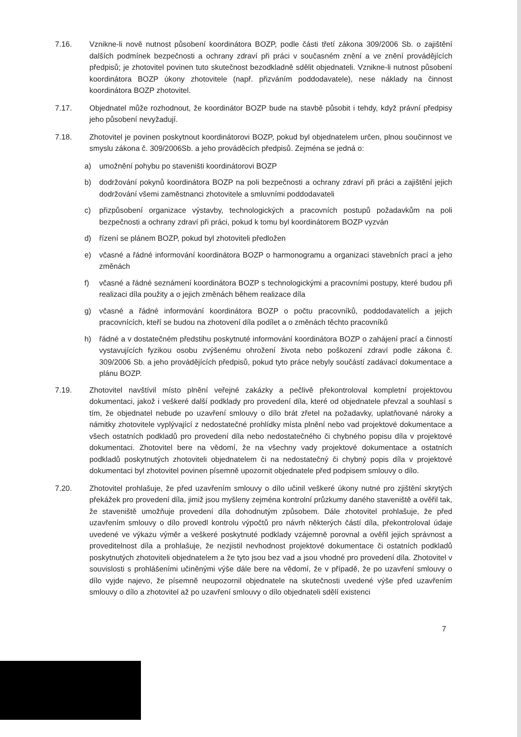7.16. Vznikne-li nově nutnost působení koordinátora BOZP, podle části třetí zákona 309/2006 Sb. o zajištění dalších podmínek bezpečnosti a ochrany zdraví při práci v současném znění a ve znění provádějících předpisů; je zhotovitel povinen tuto skutečnost bezodkladně sdělit objednateli. Vznikne-li nutnost působení koordinátora BOZP úkony zhotovitele (např. přizváním poddodavatele), nese náklady na činnost koordinátora BOZP zhotovitel.
7.17. Objednatel může rozhodnout, že koordinátor BOZP bude na stavbě působit i tehdy, když právní předpisy jeho působení nevyžadují.
7.18. Zhotovitel je povinen poskytnout koordinátorovi BOZP, pokud byl objednatelem určen, plnou součinnost ve smyslu zákona č. 309/2006Sb. a jeho prováděcích předpisů. Zejména se jedná o:
a) umožnění pohybu po staveništi koordinátorovi BOZP
b) dodržování pokynů koordinátora BOZP na poli bezpečnosti a ochrany zdraví při práci a zajištění jejich dodržování všemi zaměstnanci zhotovitele a smluvními poddodavateli
c) přizpůsobení organizace výstavby, technologických a pracovních postupů požadavkům na poli bezpečnosti a ochrany zdraví při práci, pokud k tomu byl koordinátorem BOZP vyzván
d) řízení se plánem BOZP, pokud byl zhotoviteli předložen
e) včasné a řádné informování koordinátora BOZP o harmonogramu a organizaci stavebních prací a jeho změnách
f) včasné a řádné seznámení koordinátora BOZP s technologickými a pracovními postupy, které budou při realizaci díla použity a o jejich změnách během realizace díla
g) včasné a řádné informování koordinátora BOZP o počtu pracovníků, poddodavatelích a jejich pracovnících, kteří se budou na zhotovení díla podílet a o změnách těchto pracovníků
h) řádné a v dostatečném předstihu poskytnuté informování koordinátora BOZP o zahájení prací a činností vystavujících fyzikou osobu zvýšenému ohrožení života nebo poškození zdraví podle zákona č. 309/2006 Sb. a jeho provádějících předpisů, pokud tyto práce nebyly součástí zadávací dokumentace a plánu BOZP.
7.19. Zhotovitel navštívil místo plnění veřejné zakázky a pečlivě překontroloval kompletní projektovou dokumentaci, jakož i veškeré další podklady pro provedení díla, které od objednatele převzal a souhlasí s tím, že objednatel nebude po uzavření smlouvy o dílo brát zřetel na požadavky, uplatňované nároky a námitky zhotovitele vyplývající z nedostatečné prohlídky místa plnění nebo vad projektové dokumentace a všech ostatních podkladů pro provedení díla nebo nedostatečného či chybného popisu díla v projektové dokumentaci. Zhotovitel bere na vědomí, že na všechny vady projektové dokumentace a ostatních podkladů poskytnutých zhotoviteli objednatelem či na nedostatečný či chybný popis díla v projektové dokumentaci byl zhotovitel povinen písemně upozornit objednatele před podpisem smlouvy o dílo.
7.20. Zhotovitel prohlašuje, že před uzavřením smlouvy o dílo učinil veškeré úkony nutné pro zjištění skrytých překážek pro provedení díla, jimiž jsou myšleny zejména kontrolní průzkumy daného staveniště a ověřil tak, že staveniště umožňuje provedení díla dohodnutým způsobem. Dále zhotovitel prohlašuje, že před uzavřením smlouvy o dílo provedl kontrolu výpočtů pro návrh některých částí díla, překontroloval údaje uvedené ve výkazu výměr a veškeré poskytnuté podklady vzájemně porovnal a ověřil jejich správnost a proveditelnost díla a prohlašuje, že nezjistil nevhodnost projektové dokumentace či ostatních podkladů poskytnutých zhotoviteli objednatelem a že tyto jsou bez vad a jsou vhodné pro provedení díla. Zhotovitel v souvislosti s prohlášeními učiněnými výše dále bere na vědomí, že v případě, že po uzavření smlouvy o dílo vyjde najevo, že písemně neupozornil objednatele na skutečnosti uvedené výše před uzavřením smlouvy o dílo a zhotovitel až po uzavření smlouvy o dílo objednateli sdělí existenci
7